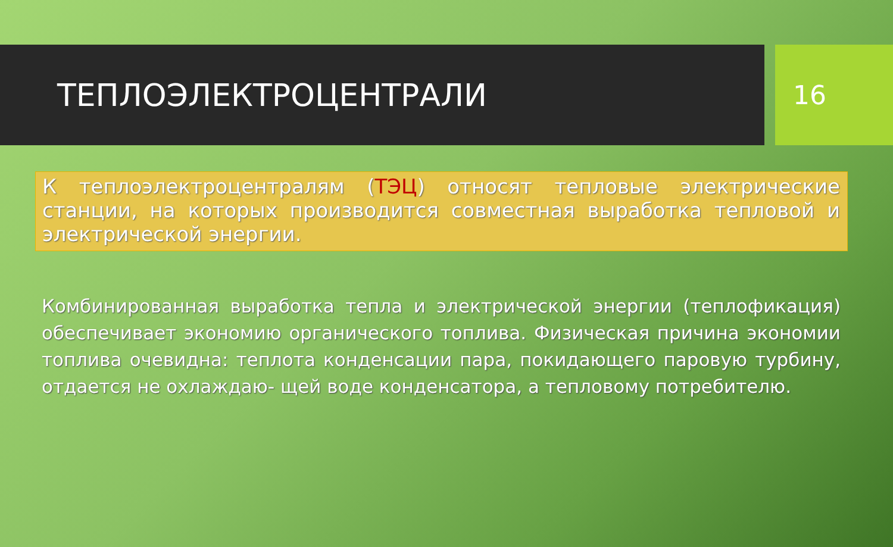ТЕПЛОЭЛЕКТРОЦЕНТРАЛИ
16
К теплоэлектроцентралям (ТЭЦ) относят тепловые электрические станции, на которых производится совместная выработка тепловой и электрической энергии.
Комбинированная выработка тепла и электрической энергии (теплофикация) обеспечивает экономию органического топлива. Физическая причина экономии топлива очевидна: теплота конденсации пара, покидающего паровую турбину, отдается не охлаждаю- щей воде конденсатора, а тепловому потребителю.